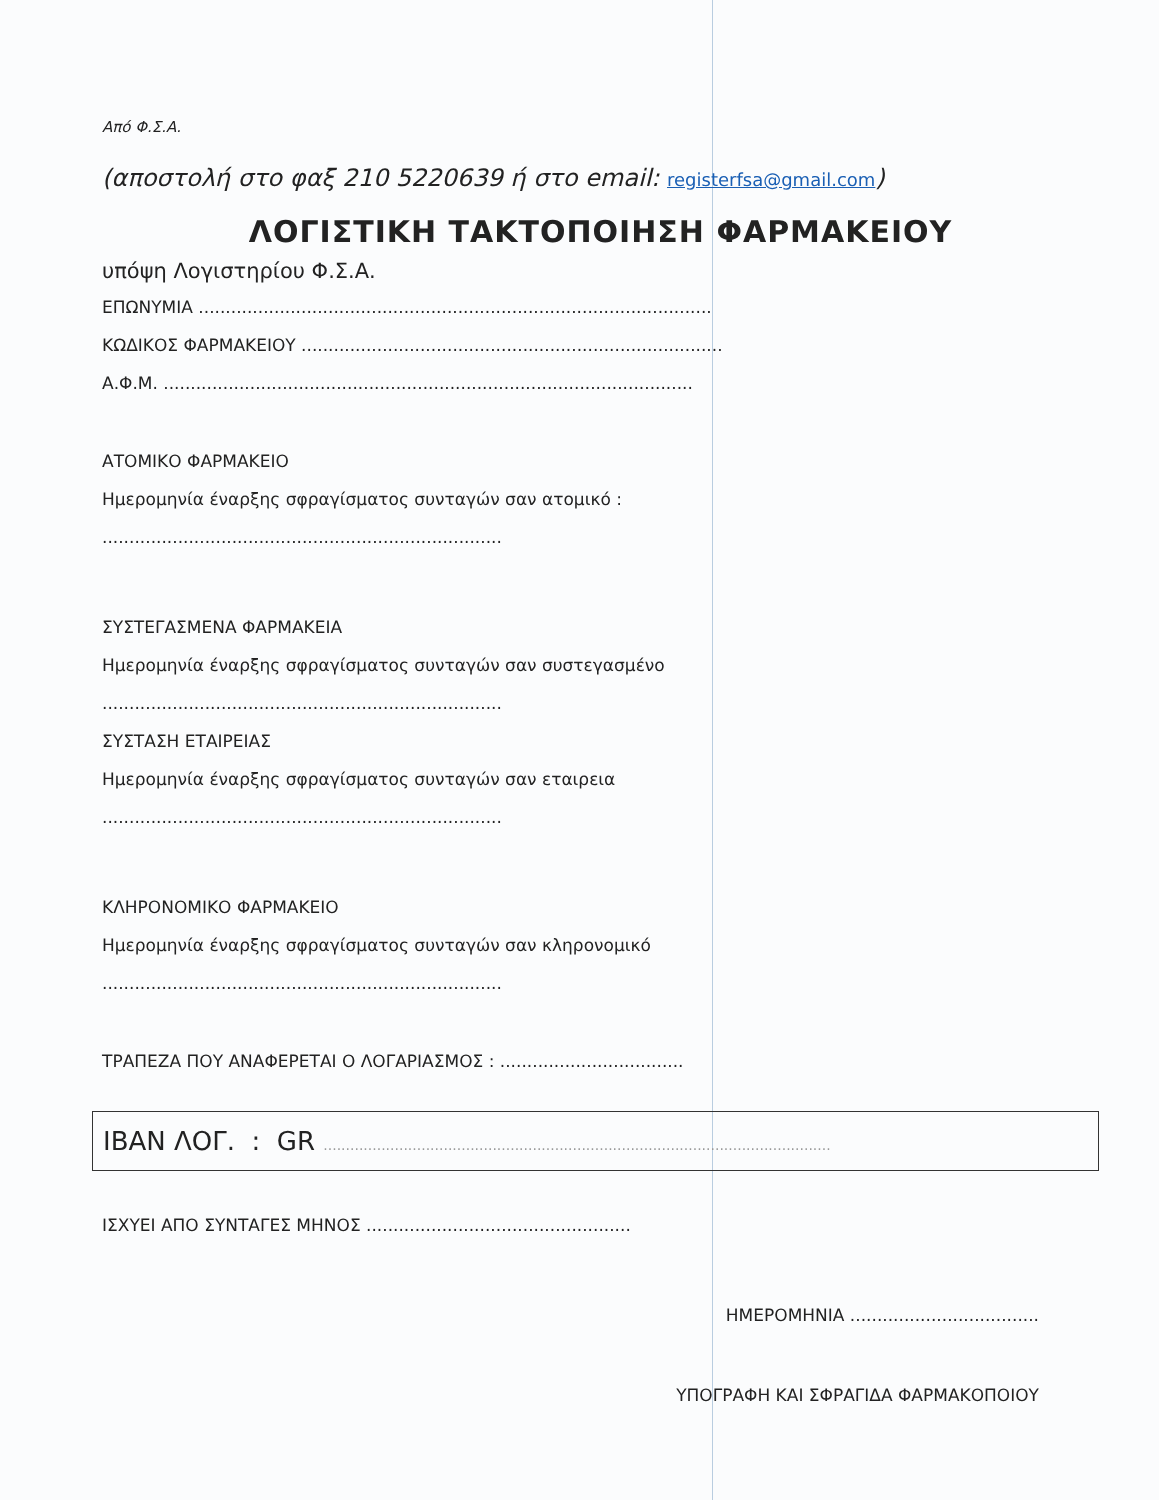Από Φ.Σ.Α.
(αποστολή στο φαξ 210 5220639 ή στο email: registerfsa@gmail.com)
ΛΟΓΙΣΤΙΚΗ ΤΑΚΤΟΠΟΙΗΣΗ ΦΑΡΜΑΚΕΙΟΥ
υπόψη Λογιστηρίου Φ.Σ.Α.
ΕΠΩΝΥΜΙΑ ...............................................................................................
ΚΩΔΙΚΟΣ ΦΑΡΜΑΚΕΙΟΥ ..............................................................................
Α.Φ.Μ. ..................................................................................................
ΑΤΟΜΙΚΟ ΦΑΡΜΑΚΕΙΟ
Ημερομηνία έναρξης σφραγίσματος συνταγών σαν ατομικό :
..........................................................................
ΣΥΣΤΕΓΑΣΜΕΝΑ ΦΑΡΜΑΚΕΙΑ
Ημερομηνία έναρξης σφραγίσματος συνταγών σαν συστεγασμένο
..........................................................................
ΣΥΣΤΑΣΗ ΕΤΑΙΡΕΙΑΣ
Ημερομηνία έναρξης σφραγίσματος συνταγών σαν εταιρεια
..........................................................................
ΚΛΗΡΟΝΟΜΙΚΟ ΦΑΡΜΑΚΕΙΟ
Ημερομηνία έναρξης σφραγίσματος συνταγών σαν κληρονομικό
..........................................................................
ΤΡΑΠΕΖΑ ΠΟΥ ΑΝΑΦΕΡΕΤΑΙ Ο ΛΟΓΑΡΙΑΣΜΟΣ : ..................................
IBAN ΛΟΓ. : GR ..................................................................................................................
ΙΣΧΥΕΙ ΑΠΟ ΣΥΝΤΑΓΕΣ ΜΗΝΟΣ .................................................
ΗΜΕΡΟΜΗΝΙΑ ...................................
ΥΠΟΓΡΑΦΗ ΚΑΙ ΣΦΡΑΓΙΔΑ ΦΑΡΜΑΚΟΠΟΙΟΥ